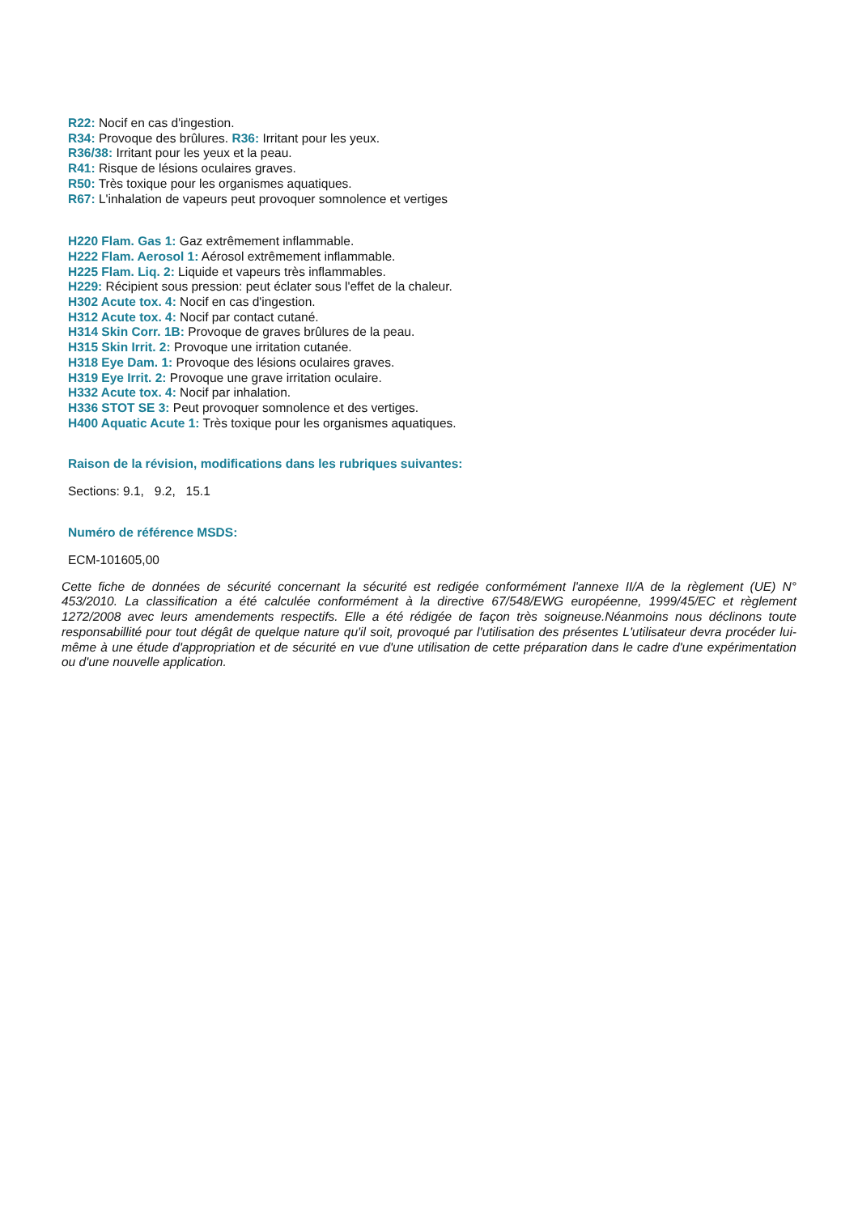R22: Nocif en cas d'ingestion.
R34: Provoque des brûlures. R36: Irritant pour les yeux.
R36/38: Irritant pour les yeux et la peau.
R41: Risque de lésions oculaires graves.
R50: Très toxique pour les organismes aquatiques.
R67: L'inhalation de vapeurs peut provoquer somnolence et vertiges
H220 Flam. Gas 1: Gaz extrêmement inflammable.
H222 Flam. Aerosol 1: Aérosol extrêmement inflammable.
H225 Flam. Liq. 2: Liquide et vapeurs très inflammables.
H229: Récipient sous pression: peut éclater sous l'effet de la chaleur.
H302 Acute tox. 4: Nocif en cas d'ingestion.
H312 Acute tox. 4: Nocif par contact cutané.
H314 Skin Corr. 1B: Provoque de graves brûlures de la peau.
H315 Skin Irrit. 2: Provoque une irritation cutanée.
H318 Eye Dam. 1: Provoque des lésions oculaires graves.
H319 Eye Irrit. 2: Provoque une grave irritation oculaire.
H332 Acute tox. 4: Nocif par inhalation.
H336 STOT SE 3: Peut provoquer somnolence et des vertiges.
H400 Aquatic Acute 1: Très toxique pour les organismes aquatiques.
Raison de la révision, modifications dans les rubriques suivantes:
Sections: 9.1, 9.2, 15.1
Numéro de référence MSDS:
ECM-101605,00
Cette fiche de données de sécurité concernant la sécurité est redigée conformément l'annexe II/A de la règlement (UE) N° 453/2010. La classification a été calculée conformément à la directive 67/548/EWG européenne, 1999/45/EC et règlement 1272/2008 avec leurs amendements respectifs. Elle a été rédigée de façon très soigneuse.Néanmoins nous déclinons toute responsabillité pour tout dégât de quelque nature qu'il soit, provoqué par l'utilisation des présentes L'utilisateur devra procéder lui-même à une étude d'appropriation et de sécurité en vue d'une utilisation de cette préparation dans le cadre d'une expérimentation ou d'une nouvelle application.